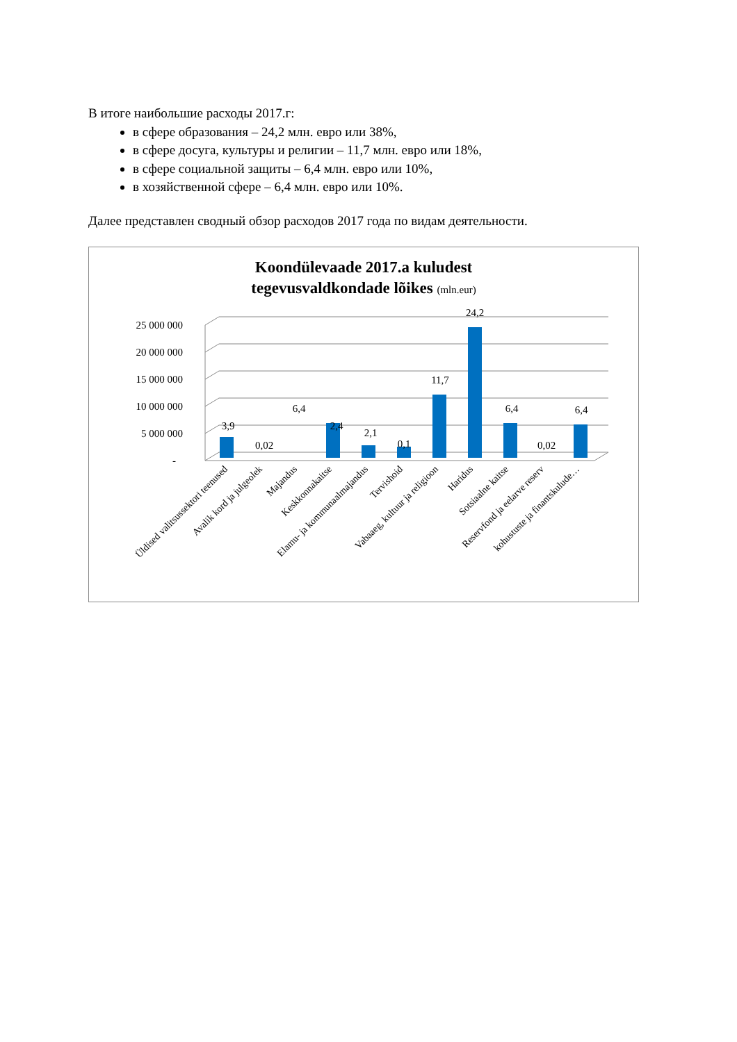В итоге наибольшие расходы 2017.г:
в сфере образования – 24,2 млн. евро или 38%,
в сфере досуга, культуры и религии – 11,7 млн. евро или 18%,
в сфере социальной защиты – 6,4 млн. евро или 10%,
в хозяйственной сфере – 6,4 млн. евро или 10%.
Далее представлен сводный обзор расходов 2017 года по видам деятельности.
Koondülevaade 2017.a kuludest
tegevusvaldkondade lõikes (mln.eur)
25 000 000
20 000 000
15 000 000
10 000 000
5 000 000
-
3,9
0,02
6,4
2,4
2,1
0,1
11,7
24,2
6,4
0,02
6,4
Üldised valitsussektori teenused
Avalik kord ja julgeolek
Majandus
Keskkonnakaitse
Elamu- ja kommunaalmajandus
Tervishoid
Vabaaeg, kultuur ja religioon
Haridus
Sotsiaalne kaitse
Reservfond ja eelarve reserv
kohustuste ja finantskulude…